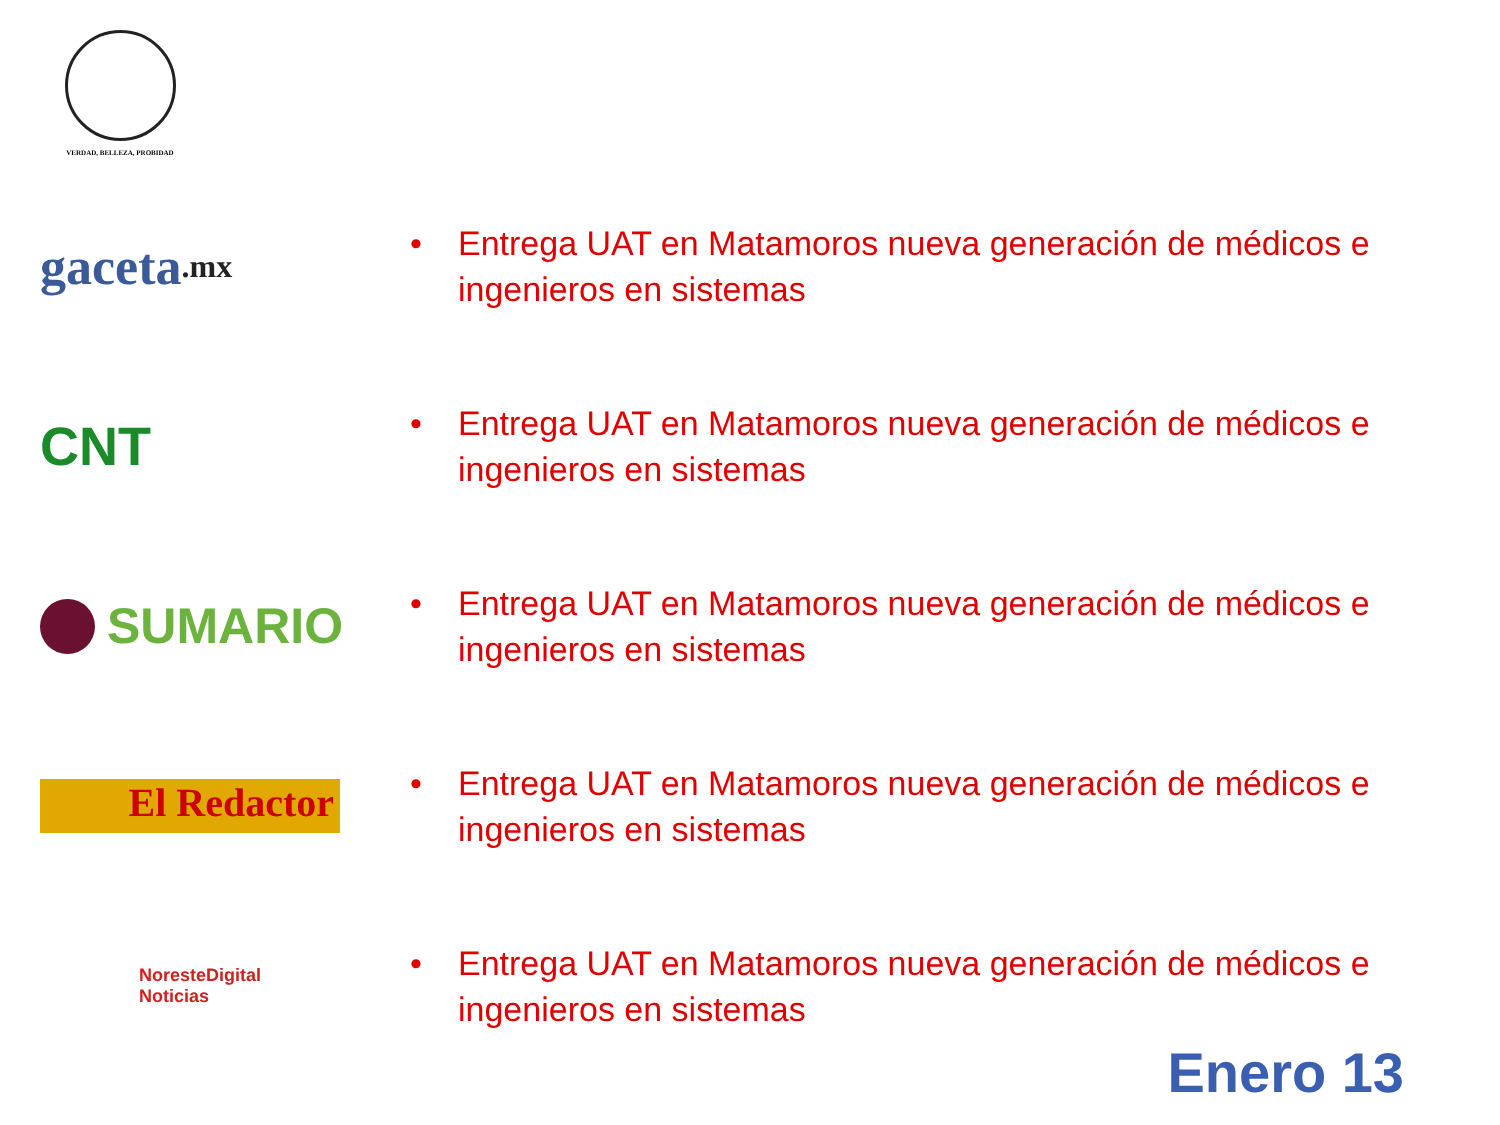VERDAD, BELLEZA, PROBIDAD
gaceta.mx
• Entrega UAT en Matamoros nueva generación de médicos e
ingenieros en sistemas
CNT
• Entrega UAT en Matamoros nueva generación de médicos e
ingenieros en sistemas
SUMARIO
• Entrega UAT en Matamoros nueva generación de médicos e
ingenieros en sistemas
El Redactor
• Entrega UAT en Matamoros nueva generación de médicos e
ingenieros en sistemas
NoresteDigital
Noticias
• Entrega UAT en Matamoros nueva generación de médicos e
ingenieros en sistemas
Enero 13